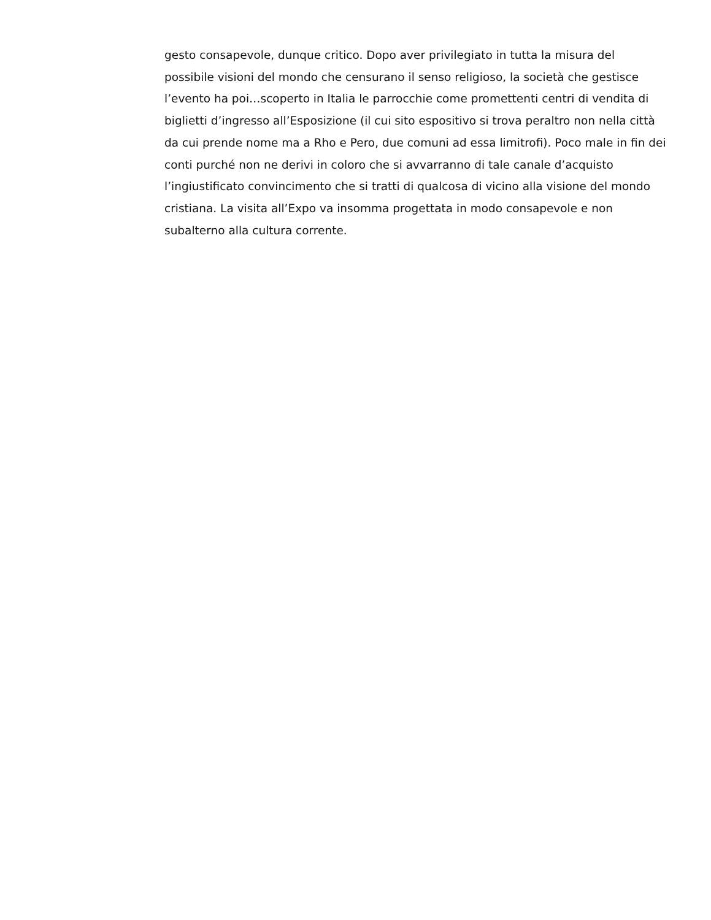gesto consapevole, dunque critico. Dopo aver privilegiato in tutta la misura del possibile visioni del mondo che censurano il senso religioso, la società che gestisce l’evento ha poi…scoperto in Italia le parrocchie come promettenti centri di vendita di biglietti d’ingresso all’Esposizione (il cui sito espositivo si trova peraltro non nella città da cui prende nome ma a Rho e Pero, due comuni ad essa limitrofi). Poco male in fin dei conti purché non ne derivi in coloro che si avvarranno di tale canale d’acquisto l’ingiustificato convincimento che si tratti di qualcosa di vicino alla visione del mondo cristiana. La visita all’Expo va insomma progettata in modo consapevole e non subalterno alla cultura corrente.